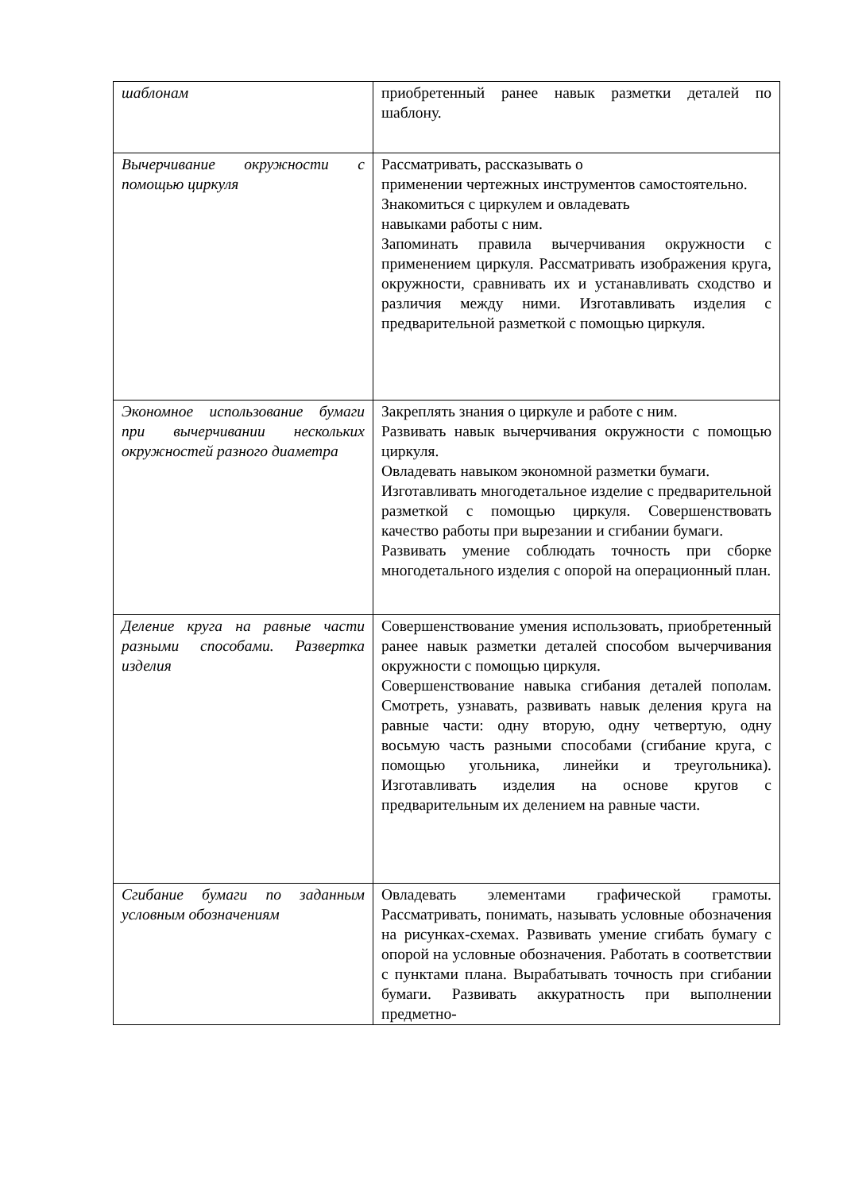| шаблонам | приобретенный ранее навык разметки деталей по шаблону. |
| Вычерчивание окружности с помощью циркуля | Рассматривать, рассказывать о применении чертежных инструментов самостоятельно. Знакомиться с циркулем и овладевать навыками работы с ним. Запоминать правила вычерчивания окружности с применением циркуля. Рассматривать изображения круга, окружности, сравнивать их и устанавливать сходство и различия между ними. Изготавливать изделия с предварительной разметкой с помощью циркуля. |
| Экономное использование бумаги при вычерчивании нескольких окружностей разного диаметра | Закреплять знания о циркуле и работе с ним. Развивать навык вычерчивания окружности с помощью циркуля. Овладевать навыком экономной разметки бумаги. Изготавливать многодетальное изделие с предварительной разметкой с помощью циркуля. Совершенствовать качество работы при вырезании и сгибании бумаги. Развивать умение соблюдать точность при сборке многодетального изделия с опорой на операционный план. |
| Деление круга на равные части разными способами. Развертка изделия | Совершенствование умения использовать, приобретенный ранее навык разметки деталей способом вычерчивания окружности с помощью циркуля. Совершенствование навыка сгибания деталей пополам. Смотреть, узнавать, развивать навык деления круга на равные части: одну вторую, одну четвертую, одну восьмую часть разными способами (сгибание круга, с помощью угольника, линейки и треугольника). Изготавливать изделия на основе кругов с предварительным их делением на равные части. |
| Сгибание бумаги по заданным условным обозначениям | Овладевать элементами графической грамоты. Рассматривать, понимать, называть условные обозначения на рисунках-схемах. Развивать умение сгибать бумагу с опорой на условные обозначения. Работать в соответствии с пунктами плана. Вырабатывать точность при сгибании бумаги. Развивать аккуратность при выполнении предметно- |